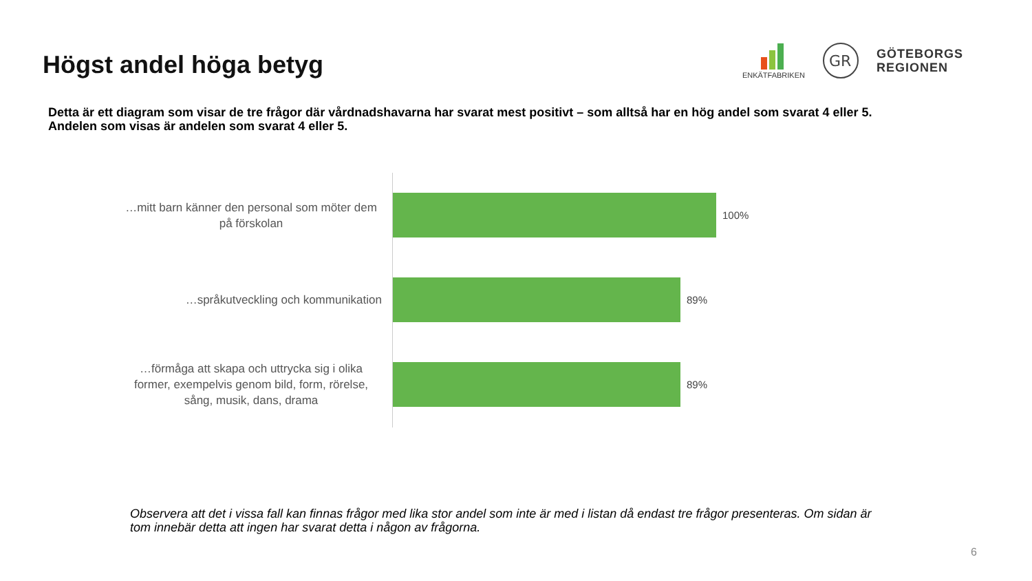Högst andel höga betyg
ENKÄTFABRIKEN
GR
GÖTEBORGS
REGIONEN
Detta är ett diagram som visar de tre frågor där vårdnadshavarna har svarat mest positivt – som alltså har en hög andel som svarat 4 eller 5.
Andelen som visas är andelen som svarat 4 eller 5.
…mitt barn känner den personal som möter dem på förskolan
100%
…språkutveckling och kommunikation
89%
…förmåga att skapa och uttrycka sig i olika former, exempelvis genom bild, form, rörelse, sång, musik, dans, drama
89%
Observera att det i vissa fall kan finnas frågor med lika stor andel som inte är med i listan då endast tre frågor presenteras. Om sidan är tom innebär detta att ingen har svarat detta i någon av frågorna.
6